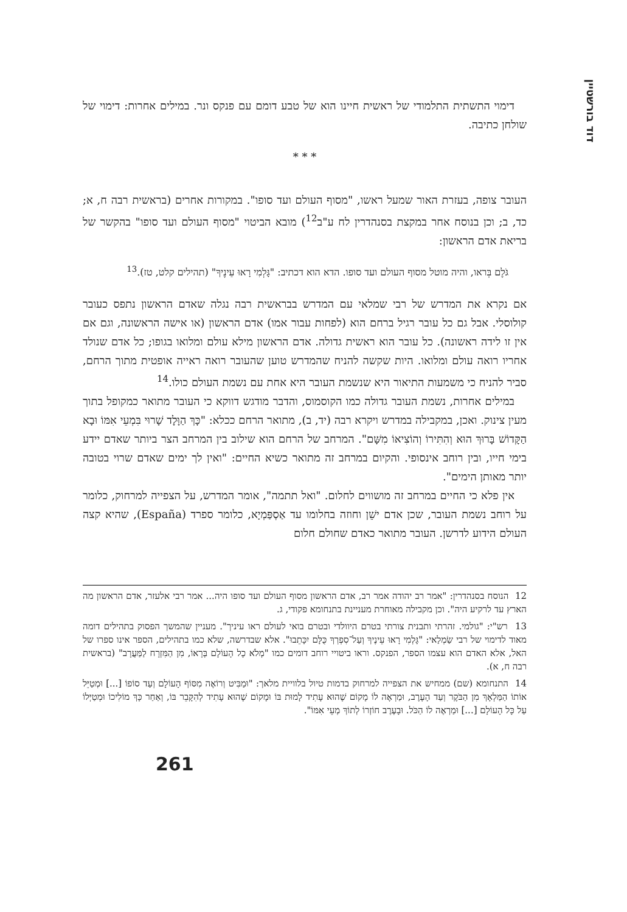דוד בורשטיין
דימוי התשתית התלמודי של ראשית חיינו הוא של טבע דומם עם פנקס ונר. במילים אחרות: דימוי של שולחן כתיבה.
* * *
העובר צופה, בעזרת האור שמעל ראשו, "מסוף העולם ועד סופו". במקורות אחרים (בראשית רבה ח, א; כד, ב; וכן בנוסח אחר במקצת בסנהדרין לח ע"ב<sup>12</sup>) מובא הביטוי "מסוף העולם ועד סופו" בהקשר של בריאת אדם הראשון:
גֹּלֶם בְּראו, והיה מוטל מסוף העולם ועד סופו. הדא הוא דכתיב: "גָּלְמִי רָאוּ עֵינֶיךָ" (תהילים קלט, טז).<sup>13</sup>
אם נקרא את המדרש של רבי שמלאי עם המדרש בבראשית רבה נגלה שאדם הראשון נתפס כעובר קולוסלי. אבל גם כל עובר רגיל ברחם הוא (לפחות עבור אמו) אדם הראשון (או אישה הראשונה, וגם אם אין זו לידה ראשונה). כל עובר הוא ראשית גדולה. אדם הראשון מילא עולם ומלואו בגופו; כל אדם שנולד אחריו רואה עולם ומלואו. היות שקשה להניח שהמדרש טוען שהעובר רואה ראייה אופטית מתוך הרחם, סביר להניח כי משמעות התיאור היא שנשמת העובר היא אחת עם נשמת העולם כולו.<sup>14</sup>
במילים אחרות, נשמת העובר גדולה כמו הקוסמוס, והדבר מודגש דווקא כי העובר מתואר כמקופל בתוך מעין צינוק. ואכן, במקבילה במדרש ויקרא רבה (יד, ב), מתואר הרחם ככלא: "כָּךְ הַוָּלָד שָׁרוּי בִּמְעֵי אִמּוֹ וּבָא הַקָּדוֹשׁ בָּרוּךְ הוּא וְהִתִּירוֹ וְהוֹצִיאוֹ מִשָּׁם". המרחב של הרחם הוא שילוב בין המרחב הצר ביותר שאדם יידע בימי חייו, ובין רוחב אינסופי. והקיום במרחב זה מתואר כשיא החיים: "ואין לך ימים שאדם שרוי בטובה יותר מאותן הימים".
אין פלא כי החיים במרחב זה מושווים לחלום. "ואל תתמה", אומר המדרש, על הצפייה למרחוק, כלומר על רוחב נשמת העובר, שכן אדם ישֵׁן וחוזה בחלומו עד אַסְפַּמְיָא, כלומר ספרד (España), שהיא קצה העולם הידוע לדרשן. העובר מתואר כאדם שחולם חלום
12 הנוסח בסנהדרין: "אמר רב יהודה אמר רב, אדם הראשון מסוף העולם ועד סופו היה... אמר רבי אלעזר, אדם הראשון מה הארץ עד לרקיע היה". וכן מקבילה מאוחרת מעניינת בתנחומא פקודי, ג.
13 רש"י: "גולמי. זהרתי ותבנית צורתי בטרם היוולדי ובטרם בואי לעולם ראו עיניך". מעניין שהמשך הפסוק בתהילים דומה מאוד לדימוי של רבי שַׂמְלַאי: "גָּלְמִי רָאוּ עֵינֶיךָ וְעַל־סִפְרְךָ כֻּלָּם יִכָּתֵבוּ". אלא שבדרשה, שלא כמו בתהילים, הספר אינו ספרו של האל, אלא האדם הוא עצמו הספר, הפנקס. וראו ביטויי רוחב דומים כמו "מְלֹא כָל הָעוֹלָם בְּרָאוֹ, מִן הַמִּזְרָח לַמַּעֲרָב" (בראשית רבה ח, א).
14 התנחומא (שם) ממחיש את הצפייה למרחוק בדמות טיול בלוויית מלאך: "וּמַבִּיט וְרוֹאֶה מִסּוֹף הָעוֹלָם וְעַד סוֹפוֹ [...] וּמְטַיֵּל אוֹתוֹ הַמַּלְאָךְ מִן הַבֹּקֶר וְעַד הָעֶרֶב, וּמַרְאֶה לוֹ מָקוֹם שֶׁהוּא עָתִיד לָמוּת בּוֹ וּמָקוֹם שֶׁהוּא עָתִיד לְהִקָּבֵר בּוֹ, וְאַחַר כָּךְ מוֹלִיכוֹ וּמְטַיְּלוֹ עַל כָּל הָעוֹלָם [...] וּמַרְאֶה לוֹ הַכֹּל. וּבָעֶרֶב חוֹזְרוֹ לְתוֹךְ מְעֵי אִמּוֹ".
261